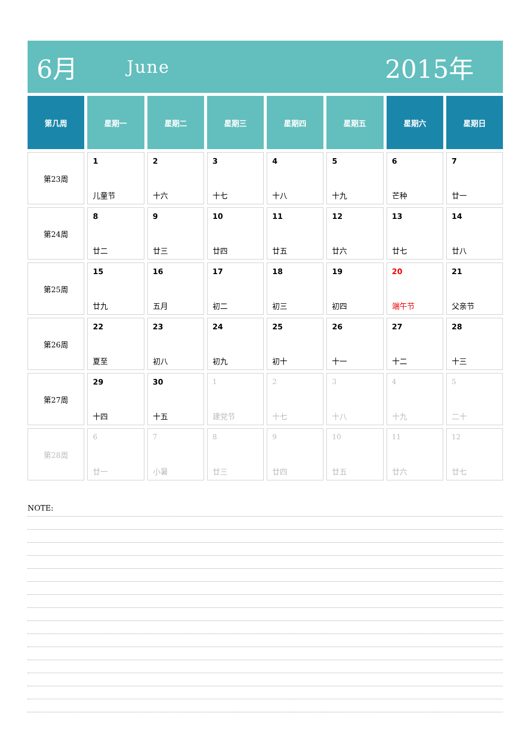6月 June 2015年
| 第几周 | 星期一 | 星期二 | 星期三 | 星期四 | 星期五 | 星期六 | 星期日 |
| --- | --- | --- | --- | --- | --- | --- | --- |
| 第23周 | 1 儿童节 | 2 十六 | 3 十七 | 4 十八 | 5 十九 | 6 芒种 | 7 廿一 |
| 第24周 | 8 廿二 | 9 廿三 | 10 廿四 | 11 廿五 | 12 廿六 | 13 廿七 | 14 廿八 |
| 第25周 | 15 廿九 | 16 五月 | 17 初二 | 18 初三 | 19 初四 | 20 端午节 | 21 父亲节 |
| 第26周 | 22 夏至 | 23 初八 | 24 初九 | 25 初十 | 26 十一 | 27 十二 | 28 十三 |
| 第27周 | 29 十四 | 30 十五 | 1 建党节 | 2 十七 | 3 十八 | 4 十九 | 5 二十 |
| 第28周 | 6 廿一 | 7 小暑 | 8 廿三 | 9 廿四 | 10 廿五 | 11 廿六 | 12 廿七 |
NOTE: